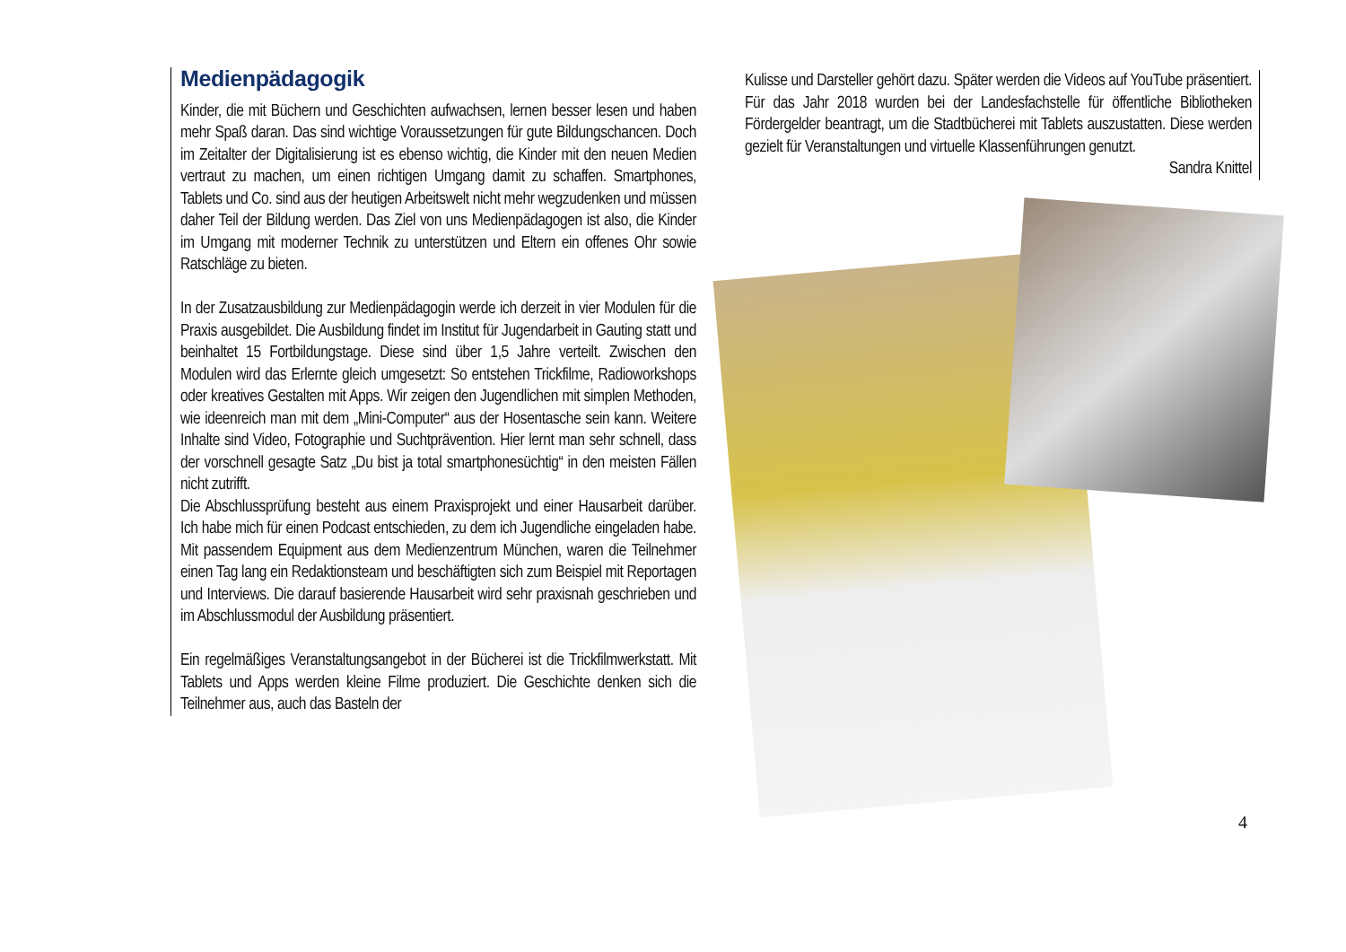Medienpädagogik
Kinder, die mit Büchern und Geschichten aufwachsen, lernen besser lesen und haben mehr Spaß daran. Das sind wichtige Voraussetzungen für gute Bildungschancen. Doch im Zeitalter der Digitalisierung ist es ebenso wichtig, die Kinder mit den neuen Medien vertraut zu machen, um einen richtigen Umgang damit zu schaffen. Smartphones, Tablets und Co. sind aus der heutigen Arbeitswelt nicht mehr wegzudenken und müssen daher Teil der Bildung werden. Das Ziel von uns Medienpädagogen ist also, die Kinder im Umgang mit moderner Technik zu unterstützen und Eltern ein offenes Ohr sowie Ratschläge zu bieten.
In der Zusatzausbildung zur Medienpädagogin werde ich derzeit in vier Modulen für die Praxis ausgebildet. Die Ausbildung findet im Institut für Jugendarbeit in Gauting statt und beinhaltet 15 Fortbildungstage. Diese sind über 1,5 Jahre verteilt. Zwischen den Modulen wird das Erlernte gleich umgesetzt: So entstehen Trickfilme, Radioworkshops oder kreatives Gestalten mit Apps. Wir zeigen den Jugendlichen mit simplen Methoden, wie ideenreich man mit dem „Mini-Computer“ aus der Hosentasche sein kann. Weitere Inhalte sind Video, Fotographie und Suchtprävention. Hier lernt man sehr schnell, dass der vorschnell gesagte Satz „Du bist ja total smartphonesüchtig“ in den meisten Fällen nicht zutrifft.
Die Abschlussprüfung besteht aus einem Praxisprojekt und einer Hausarbeit darüber. Ich habe mich für einen Podcast entschieden, zu dem ich Jugendliche eingeladen habe. Mit passendem Equipment aus dem Medienzentrum München, waren die Teilnehmer einen Tag lang ein Redaktionsteam und beschäftigten sich zum Beispiel mit Reportagen und Interviews. Die darauf basierende Hausarbeit wird sehr praxisnah geschrieben und im Abschlussmodul der Ausbildung präsentiert.
Ein regelmäßiges Veranstaltungsangebot in der Bücherei ist die Trickfilmwerkstatt. Mit Tablets und Apps werden kleine Filme produziert. Die Geschichte denken sich die Teilnehmer aus, auch das Basteln der
Kulisse und Darsteller gehört dazu. Später werden die Videos auf YouTube präsentiert. Für das Jahr 2018 wurden bei der Landesfachstelle für öffentliche Bibliotheken Fördergelder beantragt, um die Stadtbücherei mit Tablets auszustatten. Diese werden gezielt für Veranstaltungen und virtuelle Klassenführungen genutzt.
Sandra Knittel
4